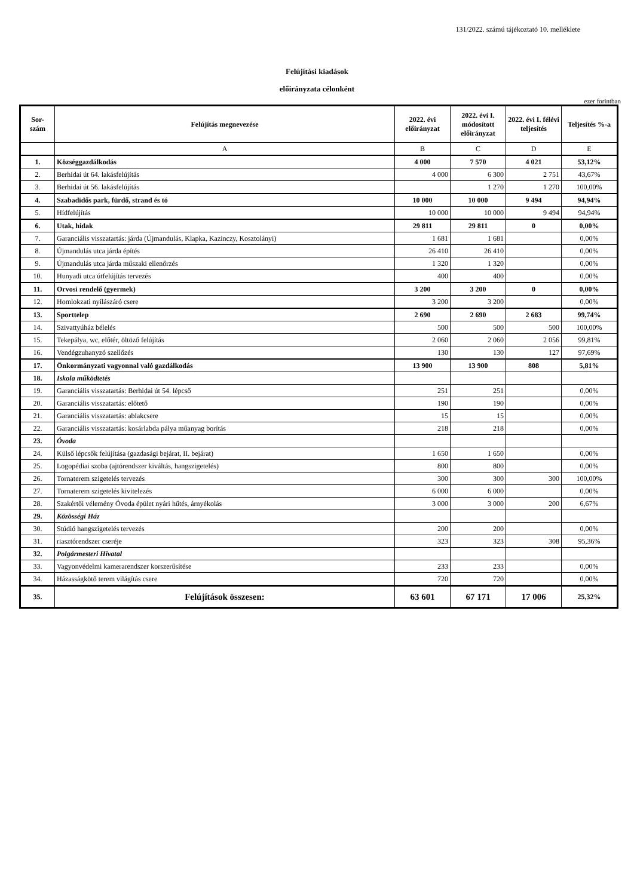131/2022. számú tájékoztató 10. melléklete
Felújítási kiadások
előirányzata célonként
ezer forintban
| Sor- szám | Felújítás megnevezése | 2022. évi előirányzat | 2022. évi I. módosított előirányzat | 2022. évi I. félévi teljesítés | Teljesítés %-a |
| --- | --- | --- | --- | --- | --- |
| | A | B | C | D | E |
| 1. | Községgazdálkodás | 4 000 | 7 570 | 4 021 | 53,12% |
| 2. | Berhidai út 64. lakásfelújítás | 4 000 | 6 300 | 2 751 | 43,67% |
| 3. | Berhidai út 56. lakásfelújítás | | 1 270 | 1 270 | 100,00% |
| 4. | Szabadidős park, fürdő, strand és tó | 10 000 | 10 000 | 9 494 | 94,94% |
| 5. | Hídfelújítás | 10 000 | 10 000 | 9 494 | 94,94% |
| 6. | Utak, hidak | 29 811 | 29 811 | 0 | 0,00% |
| 7. | Garanciális visszatartás: járda (Újmandulás, Klapka, Kazinczy, Kosztolányi) | 1 681 | 1 681 | | 0,00% |
| 8. | Újmandulás utca járda építés | 26 410 | 26 410 | | 0,00% |
| 9. | Újmandulás utca járda műszaki ellenőrzés | 1 320 | 1 320 | | 0,00% |
| 10. | Hunyadi utca útfelújítás tervezés | 400 | 400 | | 0,00% |
| 11. | Orvosi rendelő (gyermek) | 3 200 | 3 200 | 0 | 0,00% |
| 12. | Homlokzati nyílászáró csere | 3 200 | 3 200 | | 0,00% |
| 13. | Sporttelep | 2 690 | 2 690 | 2 683 | 99,74% |
| 14. | Szivattyúház bélelés | 500 | 500 | 500 | 100,00% |
| 15. | Tekepálya, wc, előtér, öltöző felújítás | 2 060 | 2 060 | 2 056 | 99,81% |
| 16. | Vendégzuhanyzó szellőzés | 130 | 130 | 127 | 97,69% |
| 17. | Önkormányzati vagyonnal való gazdálkodás | 13 900 | 13 900 | 808 | 5,81% |
| 18. | Iskola működtetés | | | | |
| 19. | Garanciális visszatartás: Berhidai út 54. lépcső | 251 | 251 | | 0,00% |
| 20. | Garanciális visszatartás: előtető | 190 | 190 | | 0,00% |
| 21. | Garanciális visszatartás: ablakcsere | 15 | 15 | | 0,00% |
| 22. | Garanciális visszatartás: kosárlabda pálya műanyag borítás | 218 | 218 | | 0,00% |
| 23. | Óvoda | | | | |
| 24. | Külső lépcsők felújítása (gazdasági bejárat, II. bejárat) | 1 650 | 1 650 | | 0,00% |
| 25. | Logopédiai szoba (ajtórendszer kiváltás, hangszigetelés) | 800 | 800 | | 0,00% |
| 26. | Tornaterem szigetelés tervezés | 300 | 300 | 300 | 100,00% |
| 27. | Tornaterem szigetelés kivitelezés | 6 000 | 6 000 | | 0,00% |
| 28. | Szakértői vélemény Óvoda épület nyári hűtés, árnyékolás | 3 000 | 3 000 | 200 | 6,67% |
| 29. | Közösségi Ház | | | | |
| 30. | Stúdió hangszigetelés tervezés | 200 | 200 | | 0,00% |
| 31. | riasztórendszer cseréje | 323 | 323 | 308 | 95,36% |
| 32. | Polgármesteri Hivatal | | | | |
| 33. | Vagyonvédelmi kamerarendszer korszerűsítése | 233 | 233 | | 0,00% |
| 34. | Házasságkötő terem világítás csere | 720 | 720 | | 0,00% |
| 35. | Felújítások összesen: | 63 601 | 67 171 | 17 006 | 25,32% |